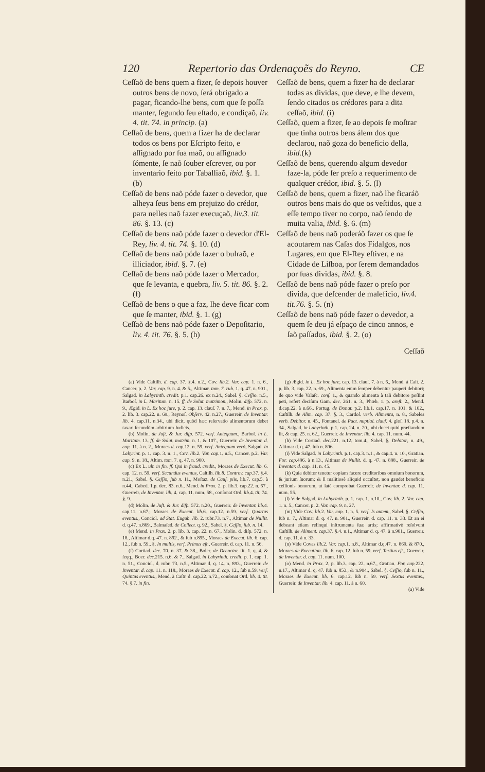120 Repertorio das Ordenaçoẽs do Reyno. CE
Ceſſaõ de bens quem a fizer, ſe depois houver outros bens de novo, ſerá obrigado a pagar, ficando-lhe bens, com que ſe poſſa manter, ſegundo ſeu eſtado, e condiçaõ, liv. 4. tit. 74. in princip. (a)
Ceſſaõ de bens, quem a fizer ha de declarar todos os bens por Eſcripto feito, e aſſignado por ſua maõ, ou aſſignado ſómente, ſe naõ ſouber eſcrever, ou por inventario feito por Taballiaõ, ibid. §. 1. (b)
Ceſſaõ de bens naõ póde fazer o devedor, que alheya ſeus bens em prejuizo do crédor, para nelles naõ fazer execuçaõ, liv.3. tit. 86. §. 13. (c)
Ceſſaõ de bens naõ póde fazer o devedor d'El-Rey, liv. 4. tit. 74. §. 10. (d)
Ceſſaõ de bens naõ póde fazer o bulraõ, e illiciador, ibid. §. 7. (e)
Ceſſaõ de bens naõ póde fazer o Mercador, que ſe levanta, e quebra, liv. 5. tit. 86. §. 2. (f)
Ceſſaõ de bens o que a faz, lhe deve ficar com que ſe manter, ibid. §. 1. (g)
Ceſſaõ de bens naõ póde fazer o Depoſitario, liv. 4. tit. 76. §. 5. (h)
Ceſſaõ de bens, quem a fizer ha de declarar todas as dividas, que deve, e lhe devem, ſendo citados os crédores para a dita ceſſaõ, ibid. (i)
Ceſſaõ, quem a fizer, ſe ao depois ſe moſtrar que tinha outros bens álem dos que declarou, naõ goza do beneficio della, ibid.(k)
Ceſſaõ de bens, querendo algum devedor faze-la, póde ſer preſo a requerimento de qualquer crédor, ibid. §. 5. (l)
Ceſſaõ de bens, quem a fizer, naõ lhe ficaráõ outros bens mais do que os veſtidos, que a eſſe tempo tiver no corpo, naõ ſendo de muita valia, ibid. §. 6. (m)
Ceſſaõ de bens naõ poderáõ fazer os que ſe acoutarem nas Caſas dos Fidalgos, nos Lugares, em que El-Rey eſtiver, e na Cidade de Liſboa, por ſerem demandados por ſuas dividas, ibid. §. 8.
Ceſſaõ de bens naõ póde fazer o preſo por divida, que deſcender de maleficio, liv.4. tit.76. §. 5. (n)
Ceſſaõ de bens naõ póde fazer o devedor, a quem ſe deu já eſpaço de cinco annos, e ſaõ paſſados, ibid. §. 2. (o)
Ceſſaõ
(a) Vide Caſtilh. d. cap. 37. §.4. n.2., Cov. lib.2. Var. cap. 1. n. 6., Cancer. p. 2. Var. cap. 9. n. 4. & 5., Altimar. tom. 7. rub. 1. q. 47. n. 901., Salgad. in Labyrinth. credit. p.1. cap.26. ex n.24., Sabel. §. Ceſſio. n.5., Barboſ. in L. Maritum. n. 15. ff. de Solut. matrimon., Molin. diſp. 572. n. 9., Ægid. in L. Ex hoc jure, p. 2. cap. 13. clauſ. 7. n. 7., Mend. in Prax. p. 2. lib. 3. cap.22. n. 69., Reynoſ. Obſerv. 42. n.27., Guerreir. de Inventar. lib. 4. cap.11. n.34., ubi dicit, quòd hæc reſervatio alimentorum debet taxari ſecundùm arbitrium Judicis.
(b) Molin. de Juſt. & Jur. diſp. 572. verſ. Antequam., Barboſ. in L. Maritum. 13. ff. de Solut. matrim. n. 1. & 107., Guerreir. de Inventar. d. cap. 11. à n. 2., Moraes d. cap. 12. n. 59. verſ. Antequam verò, Salgad. in Labyrint. p. 1. cap. 3. n. 1., Cov. lib.2. Var. cap. 1. n.5., Cancer. p.2. Var. cap. 9. n. 18., Altim. tom. 7. q. 47. n. 900.
(c) Ex L. ult. in fin. ff. Qui in fraud. credit., Moraes de Execut. lib. 6. cap. 12. n. 59. verſ. Secundus eventus, Caſtilh. lib.8. Controv. cap. 37. §.4. n.21., Sabel. §. Ceſſio, ſub n. 11., Moſtaz. de Cauſ. piis, lib.7. cap.5. à n.44., Cabed. 1.p. dec. 83. n.6., Mend. in Prax. 2. p. lib.3. cap.22. n. 67., Guerreir. de Inventar. lib. 4. cap. 11. num. 58., conſonat Ord. lib. 4. tit. 74. §. 9.
(d) Molin. de Juſt. & Jur. diſp. 572. n.20., Guerreir. de Inventar. lib. 4. cap.11. n.67.; Moraes de Execut. lib. 6. cap.12. n.59. verſ. Quartus eventus., Conciol. ad Stat. Eugub. lib. 2. rubr.73. n.7., Altimar de Nullit. d. q.47. n.869., Balmaſed. de Collect. q. 92., Sabel. §. Ceſſio, ſub. n. 14.
(e) Mend. in Prax. 2. p. lib. 3. cap. 22. n. 67., Molin. d. diſp. 572. n. 18., Altimar d.q. 47. n. 892., & ſub n.895., Moraes de Execut. lib. 6. cap. 12., ſub n. 59., §. In multis, verſ. Primus eſt., Guerreir. d. cap. 11. n. 56.
(f) Cortiad. dec. 70. n. 37. & 38., Boler. de Decoctor. tit. 1. q. 4. & ſeqq., Boer. dec. 215. n.6. & 7., Salgad. in Labyrinth. credit. p. 1. cap. 1. n. 51., Conciol. d. rubr. 73. n.5., Altimar d. q. 14. n. 893., Guerreir. de Inventar. d. cap. 11. n. 118., Moraes de Execut. d. cap. 12., ſub n.59. verſ. Quintus eventus., Mend. à Caſtr. d. cap.22. n.72., conſonat Ord. lib. 4. tit. 74. §.7. in fin.
(g) Ægid. in L. Ex hoc jure, cap. 13. clauſ. 7. à n. 6., Mend. à Caſt. 2. p. lib. 3. cap. 22. n. 69., Alimenta enim ſemper debentur pauperi debitori; de quo vide Valaſc. conſ. 1., & quando alimenta à tali debitore poſſint peti, refert deciſum Gam. dec. 261. n. 3., Phæb. 1. p. areſt. 2., Mend. d.cap.22. à n.66., Portug. de Donat. p.2. lib.1. cap.17. n. 101. & 102., Caſtilh. de Alim. cap. 37. §. 3., Cardoſ. verb. Alimenta, n. 8., Sabeles verb. Debitor. n. 45., Fontanel. de Pact. nuptial. clauſ. 4. gloſ. 18. p.4. n. 34., Salgad. in Labyrinth. p.1. cap. 24. n. 20., ubi docet quid præſtandum ſit, & cap. 25. n. 62., Guerreir. de Inventar. lib. 4. cap. 11. num. 44.
(h) Vide Cortiad. dec. 221. n.12. tom.4., Sabel. §. Debitor, n. 49., Altimar d. q. 47. ſub n. 896.
(i) Vide Salgad. in Labyrinth. p.1. cap.3. n.1., & cap.4. n. 10., Gratian. For. cap. 486. à n.13., Altimar de Nullit. d. q. 47. n. 888., Guerreir. de Inventar. d. cap. 11. n. 45.
(k) Quia debitor tenetur copiam facere creditoribus omnium bonorum, & jurium ſuorum; & ſi malitiosè aliquid occultet, non gaudet beneficio ceſſionis bonorum, ut latè comprobat Guerreir. de Inventar. d. cap. 11. num. 55.
(l) Vide Salgad. in Labyrinth. p. 1. cap. 1. n.10., Cov. lib. 2. Var. cap. 1. n. 5., Cancer. p. 2. Var. cap. 9. n. 27.
(m) Vide Cov. lib. 2. Var. cap. 1. n. 5. verſ. Is autem., Sabel. §. Ceſſio, ſub n. 7., Altimar d. q. 47. n. 901., Guerreir. d. cap. 11. n. 33. Et an ei debeant etiam relinqui inſtrumenta ſuæ artis; affirmativè reſolvunt Caſtilh. de Aliment. cap. 37. §.4. n.1., Altimar d. q. 47. à n.901., Guerreir. d. cap. 11. à n. 33.
(n) Vide Covas lib. 2. Var. cap. 1. n.8., Altimar d.q.47. n. 869. & 870., Moraes de Execution. lib. 6. cap. 12. ſub n. 59. verſ. Tertius eſt., Guerreir. de Inventar. d. cap. 11. num. 100.
(o) Mend. in Prax. 2. p. lib.3. cap. 22. n.67., Gratian. For. cap. 222. n.17., Altimar d. q. 47. ſub n. 853., & n.904., Sabel. §. Ceſſio, ſub n. 11., Moraes de Execut. lib. 6. cap.12. ſub n. 59. verſ. Sextus eventus., Guerreir. de Inventar. lib. 4. cap. 11. à n. 60.
(a) Vide